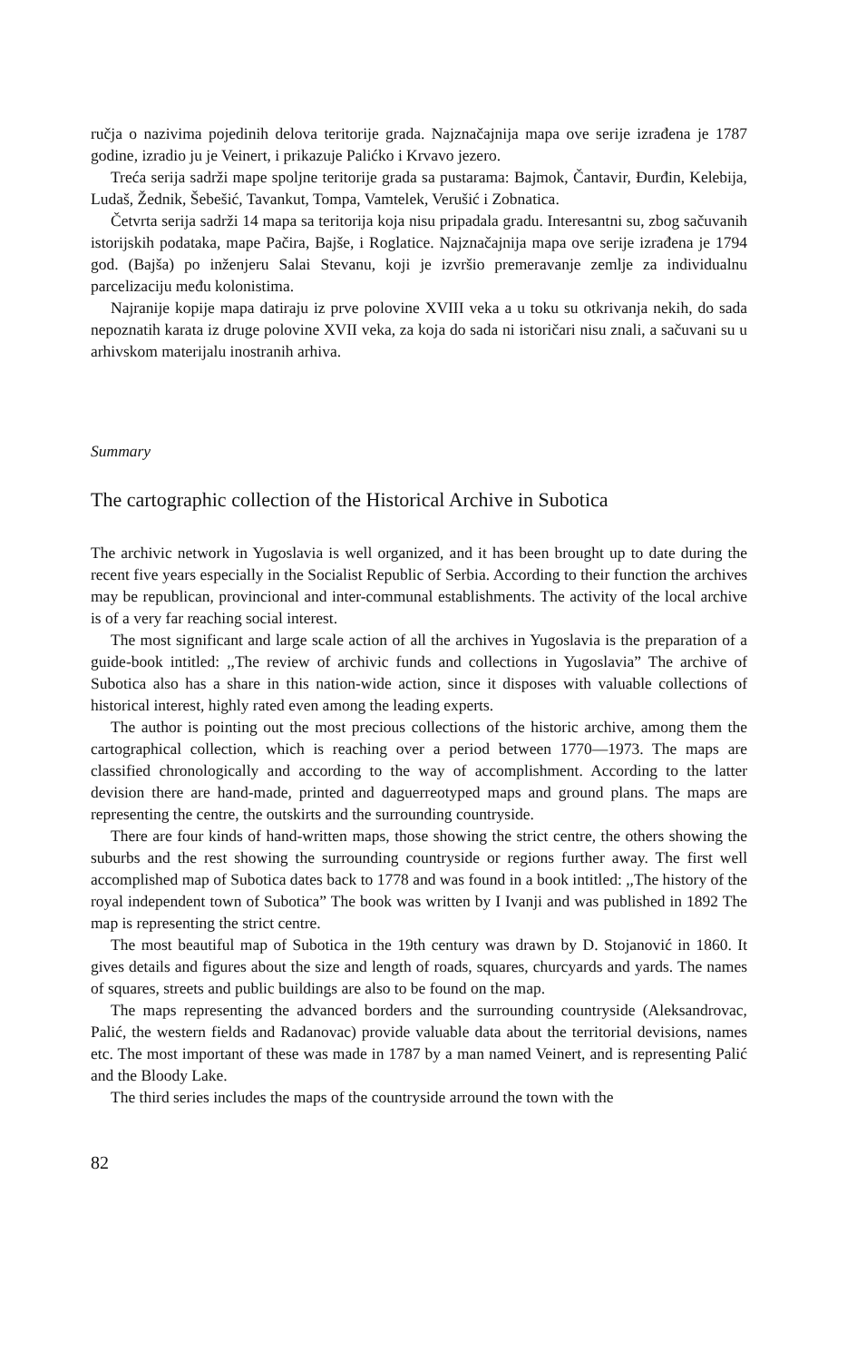ručja o nazivima pojedinih delova teritorije grada. Najznačajnija mapa ove serije izrađena je 1787 godine, izradio ju je Veinert, i prikazuje Palićko i Krvavo jezero.
Treća serija sadrži mape spoljne teritorije grada sa pustarama: Bajmok, Čantavir, Đurđin, Kelebija, Ludaš, Žednik, Šebešić, Tavankut, Tompa, Vamtelek, Verušić i Zobnatica.
Četvrta serija sadrži 14 mapa sa teritorija koja nisu pripadala gradu. Interesantni su, zbog sačuvanih istorijskih podataka, mape Pačira, Bajše, i Roglatice. Najznačajnija mapa ove serije izrađena je 1794 god. (Bajša) po inženjeru Salai Stevanu, koji je izvršio premeravanje zemlje za individualnu parcelizaciju među kolonistima.
Najranije kopije mapa datiraju iz prve polovine XVIII veka a u toku su otkrivanja nekih, do sada nepoznatih karata iz druge polovine XVII veka, za koja do sada ni istoričari nisu znali, a sačuvani su u arhivskom materijalu inostranih arhiva.
Summary
The cartographic collection of the Historical Archive in Subotica
The archivic network in Yugoslavia is well organized, and it has been brought up to date during the recent five years especially in the Socialist Republic of Serbia. According to their function the archives may be republican, provincional and inter-communal establishments. The activity of the local archive is of a very far reaching social interest.
The most significant and large scale action of all the archives in Yugoslavia is the preparation of a guide-book intitled: ,,The review of archivic funds and collections in Yugoslavia” The archive of Subotica also has a share in this nation-wide action, since it disposes with valuable collections of historical interest, highly rated even among the leading experts.
The author is pointing out the most precious collections of the historic archive, among them the cartographical collection, which is reaching over a period between 1770—1973. The maps are classified chronologically and according to the way of accomplishment. According to the latter devision there are hand-made, printed and daguerreotyped maps and ground plans. The maps are representing the centre, the outskirts and the surrounding countryside.
There are four kinds of hand-written maps, those showing the strict centre, the others showing the suburbs and the rest showing the surrounding countryside or regions further away. The first well accomplished map of Subotica dates back to 1778 and was found in a book intitled: ,,The history of the royal independent town of Subotica” The book was written by I Ivanji and was published in 1892 The map is representing the strict centre.
The most beautiful map of Subotica in the 19th century was drawn by D. Stojanović in 1860. It gives details and figures about the size and length of roads, squares, churcyards and yards. The names of squares, streets and public buildings are also to be found on the map.
The maps representing the advanced borders and the surrounding countryside (Aleksandrovac, Palić, the western fields and Radanovac) provide valuable data about the territorial devisions, names etc. The most important of these was made in 1787 by a man named Veinert, and is representing Palić and the Bloody Lake.
The third series includes the maps of the countryside arround the town with the
82